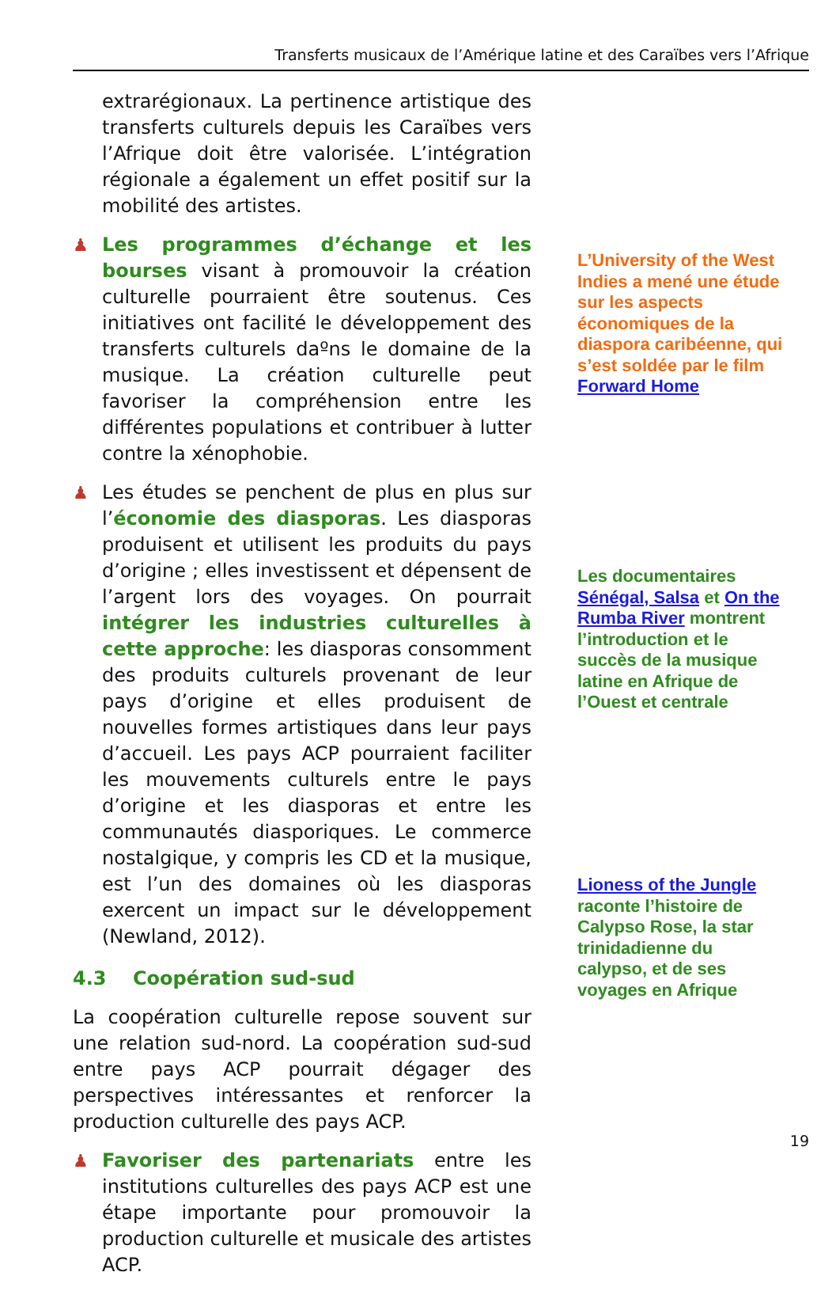Transferts musicaux de l’Amérique latine et des Caraïbes vers l’Afrique
extrarégionaux. La pertinence artistique des transferts culturels depuis les Caraïbes vers l’Afrique doit être valorisée. L’intégration régionale a également un effet positif sur la mobilité des artistes.
♟ Les programmes d’échange et les bourses visant à promouvoir la création culturelle pourraient être soutenus. Ces initiatives ont facilité le développement des transferts culturels daºns le domaine de la musique. La création culturelle peut favoriser la compréhension entre les différentes populations et contribuer à lutter contre la xénophobie.
♟ Les études se penchent de plus en plus sur l’économie des diasporas. Les diasporas produisent et utilisent les produits du pays d’origine ; elles investissent et dépensent de l’argent lors des voyages. On pourrait intégrer les industries culturelles à cette approche: les diasporas consomment des produits culturels provenant de leur pays d’origine et elles produisent de nouvelles formes artistiques dans leur pays d’accueil. Les pays ACP pourraient faciliter les mouvements culturels entre le pays d’origine et les diasporas et entre les communautés diasporiques. Le commerce nostalgique, y compris les CD et la musique, est l’un des domaines où les diasporas exercent un impact sur le développement (Newland, 2012).
4.3 Coopération sud-sud
La coopération culturelle repose souvent sur une relation sud-nord. La coopération sud-sud entre pays ACP pourrait dégager des perspectives intéressantes et renforcer la production culturelle des pays ACP.
♟ Favoriser des partenariats entre les institutions culturelles des pays ACP est une étape importante pour promouvoir la production culturelle et musicale des artistes ACP.
L’University of the West Indies a mené une étude sur les aspects économiques de la diaspora caribéenne, qui s’est soldée par le film Forward Home
Les documentaires Sénégal, Salsa et On the Rumba River montrent l’introduction et le succès de la musique latine en Afrique de l’Ouest et centrale
Lioness of the Jungle raconte l’histoire de Calypso Rose, la star trinidadienne du calypso, et de ses voyages en Afrique
19